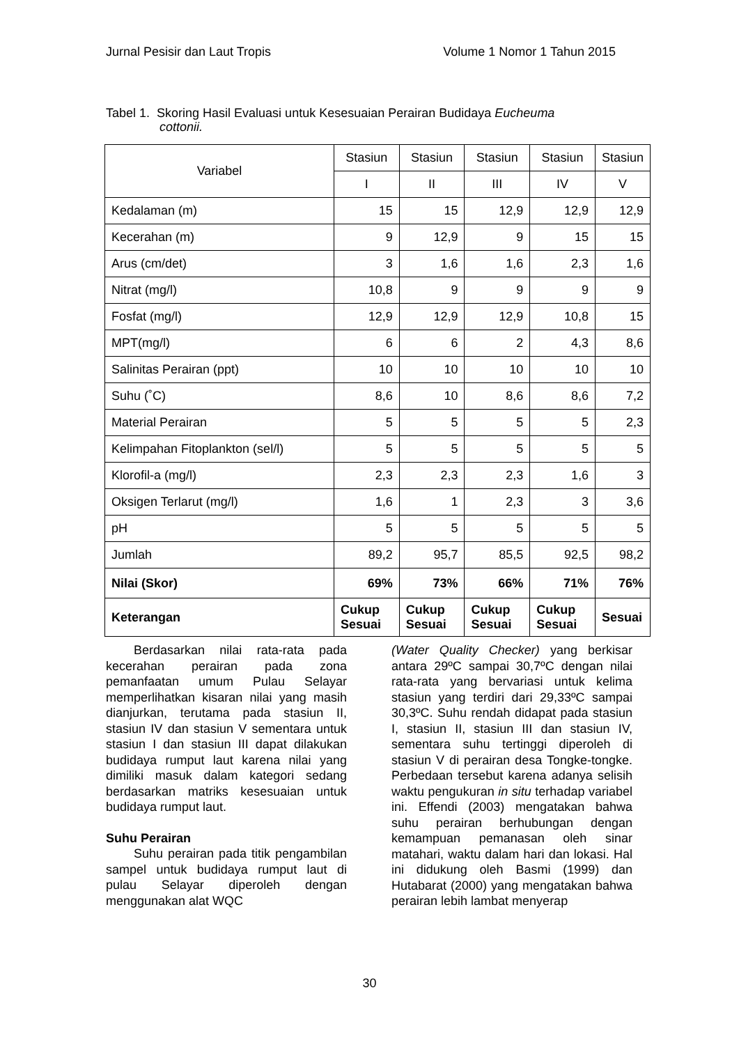Jurnal Pesisir dan Laut Tropis Volume 1 Nomor 1 Tahun 2015
Tabel 1. Skoring Hasil Evaluasi untuk Kesesuaian Perairan Budidaya Eucheuma
cottonii.
| Variabel | Stasiun | Stasiun | Stasiun | Stasiun | Stasiun |
| --- | --- | --- | --- | --- | --- |
| | I | II | III | IV | V |
| Kedalaman (m) | 15 | 15 | 12,9 | 12,9 | 12,9 |
| Kecerahan (m) | 9 | 12,9 | 9 | 15 | 15 |
| Arus (cm/det) | 3 | 1,6 | 1,6 | 2,3 | 1,6 |
| Nitrat (mg/l) | 10,8 | 9 | 9 | 9 | 9 |
| Fosfat (mg/l) | 12,9 | 12,9 | 12,9 | 10,8 | 15 |
| MPT(mg/l) | 6 | 6 | 2 | 4,3 | 8,6 |
| Salinitas Perairan (ppt) | 10 | 10 | 10 | 10 | 10 |
| Suhu (˚C) | 8,6 | 10 | 8,6 | 8,6 | 7,2 |
| Material Perairan | 5 | 5 | 5 | 5 | 2,3 |
| Kelimpahan Fitoplankton (sel/l) | 5 | 5 | 5 | 5 | 5 |
| Klorofil-a (mg/l) | 2,3 | 2,3 | 2,3 | 1,6 | 3 |
| Oksigen Terlarut (mg/l) | 1,6 | 1 | 2,3 | 3 | 3,6 |
| pH | 5 | 5 | 5 | 5 | 5 |
| Jumlah | 89,2 | 95,7 | 85,5 | 92,5 | 98,2 |
| Nilai (Skor) | 69% | 73% | 66% | 71% | 76% |
| Keterangan | Cukup Sesuai | Cukup Sesuai | Cukup Sesuai | Cukup Sesuai | Sesuai |
Berdasarkan nilai rata-rata pada kecerahan perairan pada zona pemanfaatan umum Pulau Selayar memperlihatkan kisaran nilai yang masih dianjurkan, terutama pada stasiun II, stasiun IV dan stasiun V sementara untuk stasiun I dan stasiun III dapat dilakukan budidaya rumput laut karena nilai yang dimiliki masuk dalam kategori sedang berdasarkan matriks kesesuaian untuk budidaya rumput laut.
Suhu Perairan
Suhu perairan pada titik pengambilan sampel untuk budidaya rumput laut di pulau Selayar diperoleh dengan menggunakan alat WQC
(Water Quality Checker) yang berkisar antara 29ºC sampai 30,7ºC dengan nilai rata-rata yang bervariasi untuk kelima stasiun yang terdiri dari 29,33ºC sampai 30,3ºC. Suhu rendah didapat pada stasiun I, stasiun II, stasiun III dan stasiun IV, sementara suhu tertinggi diperoleh di stasiun V di perairan desa Tongke-tongke. Perbedaan tersebut karena adanya selisih waktu pengukuran in situ terhadap variabel ini. Effendi (2003) mengatakan bahwa suhu perairan berhubungan dengan kemampuan pemanasan oleh sinar matahari, waktu dalam hari dan lokasi. Hal ini didukung oleh Basmi (1999) dan Hutabarat (2000) yang mengatakan bahwa perairan lebih lambat menyerap
30